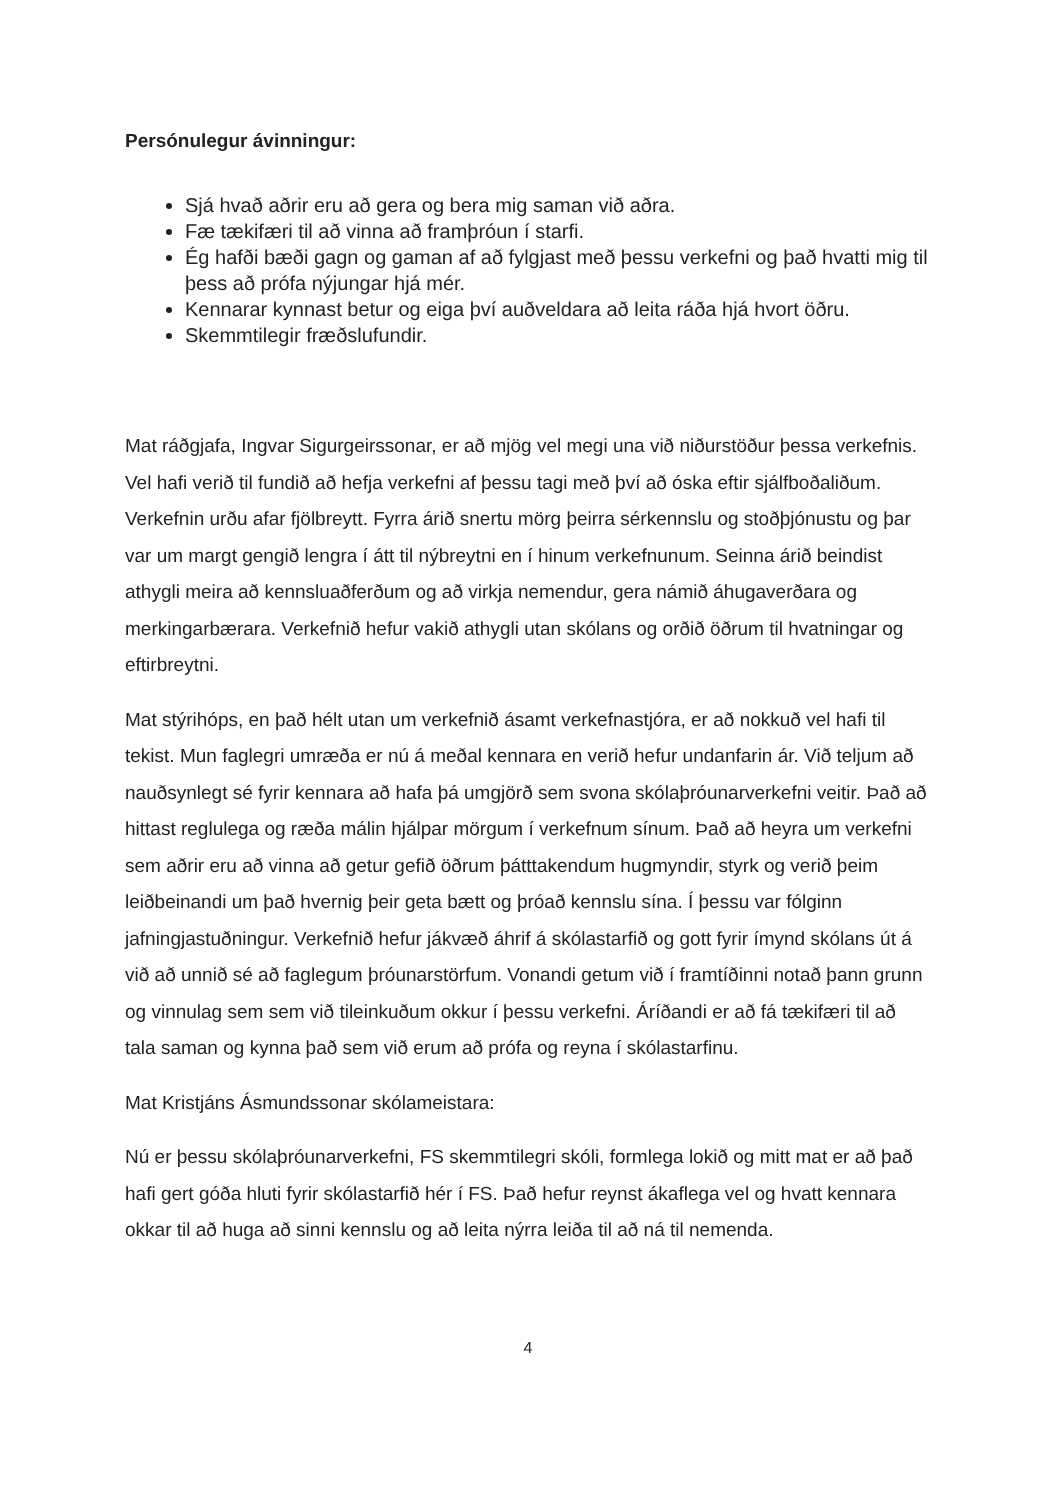Persónulegur ávinningur:
Sjá hvað aðrir eru að gera og bera mig saman við aðra.
Fæ tækifæri til að vinna að framþróun í starfi.
Ég hafði bæði gagn og gaman af að fylgjast með þessu verkefni og það hvatti mig til þess að prófa nýjungar hjá mér.
Kennarar kynnast betur og eiga því auðveldara að leita ráða hjá hvort öðru.
Skemmtilegir fræðslufundir.
Mat ráðgjafa, Ingvar Sigurgeirssonar, er að mjög vel megi una við niðurstöður þessa verkefnis. Vel hafi verið til fundið að hefja verkefni af þessu tagi með því að óska eftir sjálfboðaliðum. Verkefnin urðu afar fjölbreytt. Fyrra árið snertu mörg þeirra sérkennslu og stoðþjónustu og þar var um margt gengið lengra í átt til nýbreytni en í hinum verkefnunum. Seinna árið beindist athygli meira að kennsluaðferðum og að virkja nemendur, gera námið áhugaverðara og merkingarbærara. Verkefnið hefur vakið athygli utan skólans og orðið öðrum til hvatningar og eftirbreytni.
Mat stýrihóps, en það hélt utan um verkefnið ásamt verkefnastjóra, er að nokkuð vel hafi til tekist. Mun faglegri umræða er nú á meðal kennara en verið hefur undanfarin ár. Við teljum að nauðsynlegt sé fyrir kennara að hafa þá umgjörð sem svona skólaþróunarverkefni veitir. Það að hittast reglulega og ræða málin hjálpar mörgum í verkefnum sínum. Það að heyra um verkefni sem aðrir eru að vinna að getur gefið öðrum þátttakendum hugmyndir, styrk og verið þeim leiðbeinandi um það hvernig þeir geta bætt og þróað kennslu sína. Í þessu var fólginn jafningjastuðningur. Verkefnið hefur jákvæð áhrif á skólastarfið og gott fyrir ímynd skólans út á við að unnið sé að faglegum þróunarstörfum. Vonandi getum við í framtíðinni notað þann grunn og vinnulag sem sem við tileinkuðum okkur í þessu verkefni. Áríðandi er að fá tækifæri til að tala saman og kynna það sem við erum að prófa og reyna í skólastarfinu.
Mat Kristjáns Ásmundssonar skólameistara:
Nú er þessu skólaþróunarverkefni, FS skemmtilegri skóli, formlega lokið og mitt mat er að það hafi gert góða hluti fyrir skólastarfið hér í FS. Það hefur reynst ákaflega vel og hvatt kennara okkar til að huga að sinni kennslu og að leita nýrra leiða til að ná til nemenda.
4